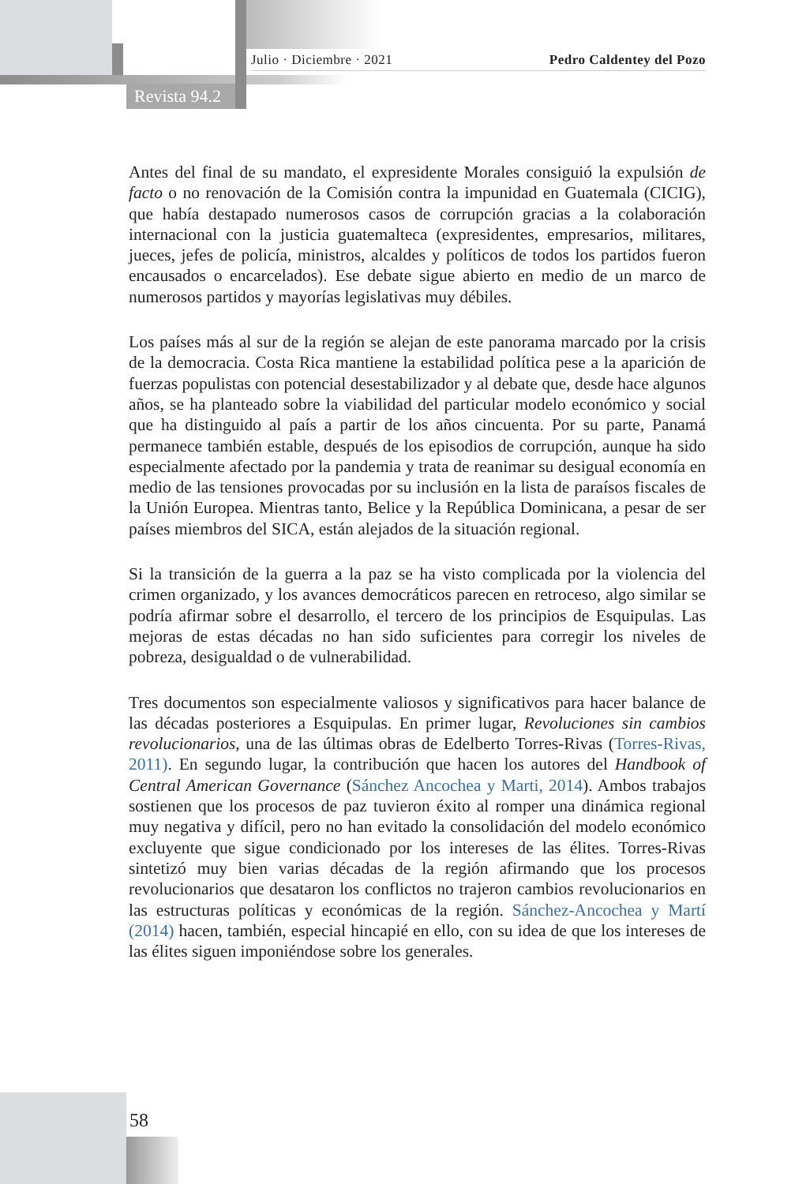Julio · Diciembre · 2021 Pedro Caldentey del Pozo
Revista 94.2
Antes del final de su mandato, el expresidente Morales consiguió la expulsión de facto o no renovación de la Comisión contra la impunidad en Guatemala (CICIG), que había destapado numerosos casos de corrupción gracias a la colaboración internacional con la justicia guatemalteca (expresidentes, empresarios, militares, jueces, jefes de policía, ministros, alcaldes y políticos de todos los partidos fueron encausados o encarcelados). Ese debate sigue abierto en medio de un marco de numerosos partidos y mayorías legislativas muy débiles.
Los países más al sur de la región se alejan de este panorama marcado por la crisis de la democracia. Costa Rica mantiene la estabilidad política pese a la aparición de fuerzas populistas con potencial desestabilizador y al debate que, desde hace algunos años, se ha planteado sobre la viabilidad del particular modelo económico y social que ha distinguido al país a partir de los años cincuenta. Por su parte, Panamá permanece también estable, después de los episodios de corrupción, aunque ha sido especialmente afectado por la pandemia y trata de reanimar su desigual economía en medio de las tensiones provocadas por su inclusión en la lista de paraísos fiscales de la Unión Europea. Mientras tanto, Belice y la República Dominicana, a pesar de ser países miembros del SICA, están alejados de la situación regional.
Si la transición de la guerra a la paz se ha visto complicada por la violencia del crimen organizado, y los avances democráticos parecen en retroceso, algo similar se podría afirmar sobre el desarrollo, el tercero de los principios de Esquipulas. Las mejoras de estas décadas no han sido suficientes para corregir los niveles de pobreza, desigualdad o de vulnerabilidad.
Tres documentos son especialmente valiosos y significativos para hacer balance de las décadas posteriores a Esquipulas. En primer lugar, Revoluciones sin cambios revolucionarios, una de las últimas obras de Edelberto Torres-Rivas (Torres-Rivas, 2011). En segundo lugar, la contribución que hacen los autores del Handbook of Central American Governance (Sánchez Ancochea y Marti, 2014). Ambos trabajos sostienen que los procesos de paz tuvieron éxito al romper una dinámica regional muy negativa y difícil, pero no han evitado la consolidación del modelo económico excluyente que sigue condicionado por los intereses de las élites. Torres-Rivas sintetizó muy bien varias décadas de la región afirmando que los procesos revolucionarios que desataron los conflictos no trajeron cambios revolucionarios en las estructuras políticas y económicas de la región. Sánchez-Ancochea y Martí (2014) hacen, también, especial hincapié en ello, con su idea de que los intereses de las élites siguen imponiéndose sobre los generales.
58